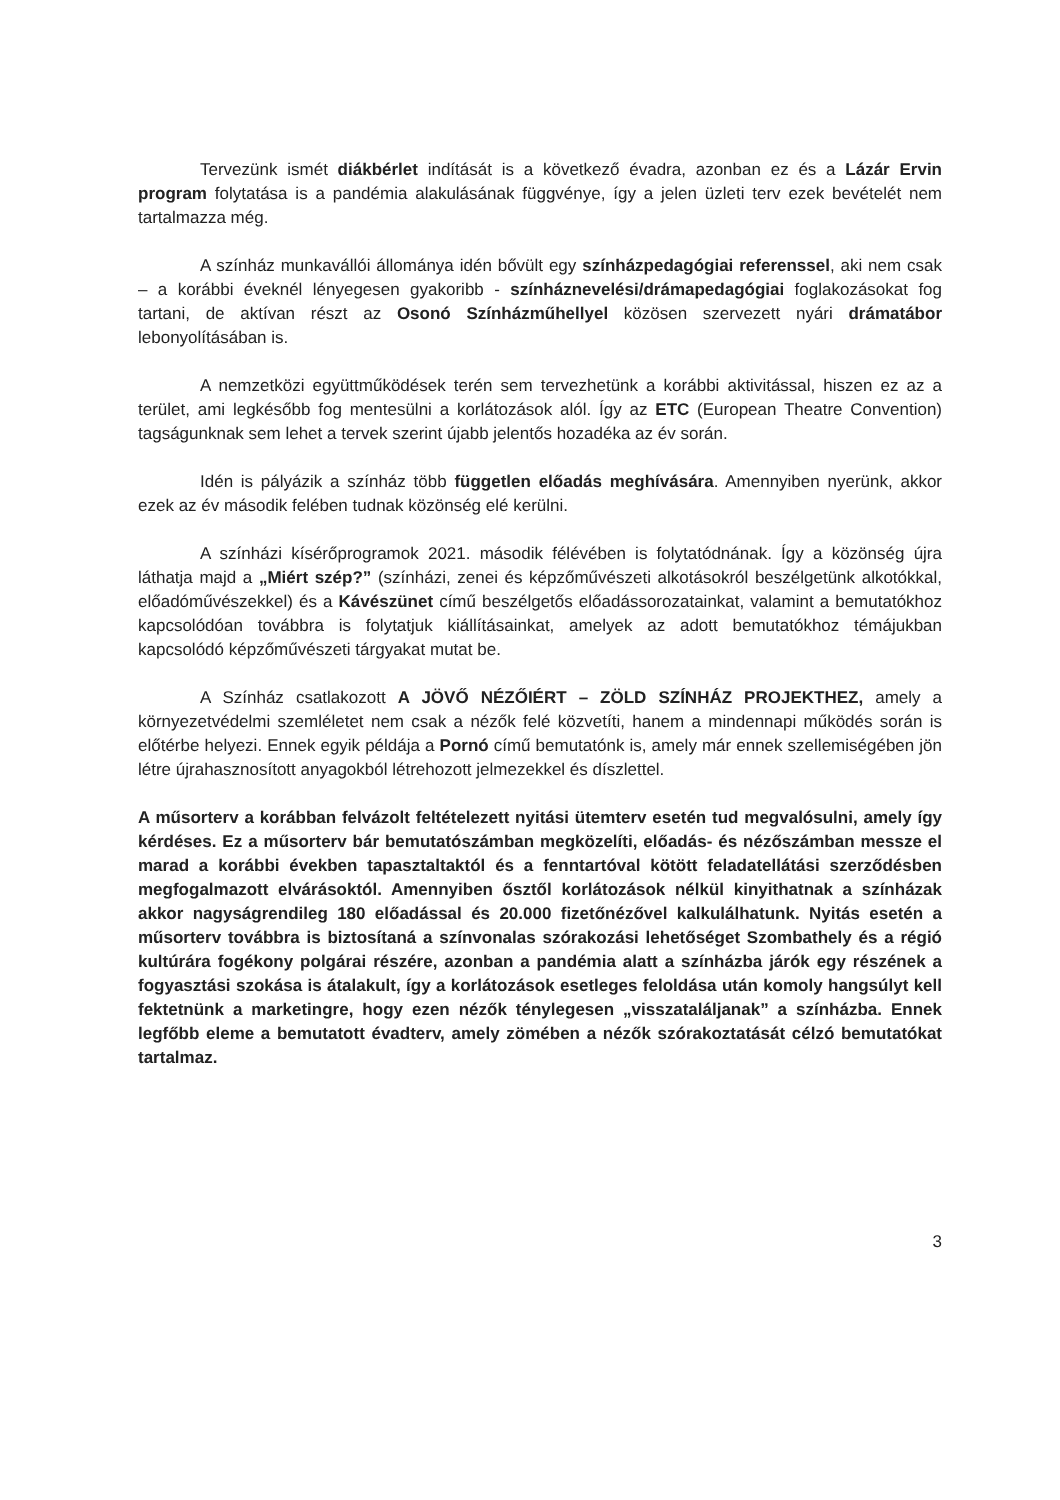Tervezünk ismét diákbérlet indítását is a következő évadra, azonban ez és a Lázár Ervin program folytatása is a pandémia alakulásának függvénye, így a jelen üzleti terv ezek bevételét nem tartalmazza még.
A színház munkavállói állománya idén bővült egy színházpedagógiai referenssel, aki nem csak – a korábbi éveknél lényegesen gyakoribb - színháznevelési/drámapedagógiai foglakozásokat fog tartani, de aktívan részt az Osonó Színházműhellyel közösen szervezett nyári drámatábor lebonyolításában is.
A nemzetközi együttműködések terén sem tervezhetünk a korábbi aktivitással, hiszen ez az a terület, ami legkésőbb fog mentesülni a korlátozások alól. Így az ETC (European Theatre Convention) tagságunknak sem lehet a tervek szerint újabb jelentős hozadéka az év során.
Idén is pályázik a színház több független előadás meghívására. Amennyiben nyerünk, akkor ezek az év második felében tudnak közönség elé kerülni.
A színházi kísérőprogramok 2021. második félévében is folytatódnának. Így a közönség újra láthatja majd a „Miért szép?” (színházi, zenei és képzőművészeti alkotásokról beszélgetünk alkotókkal, előadóművészekkel) és a Kávészünet című beszélgetős előadássorozatainkat, valamint a bemutatókhoz kapcsolódóan továbbra is folytatjuk kiállításainkat, amelyek az adott bemutatókhoz témájukban kapcsolódó képzőművészeti tárgyakat mutat be.
A Színház csatlakozott A JÖVŐ NÉZŐIÉRT – ZÖLD SZÍNHÁZ PROJEKTHEZ, amely a környezetvédelmi szemléletet nem csak a nézők felé közvetíti, hanem a mindennapi működés során is előtérbe helyezi. Ennek egyik példája a Pornó című bemutatónk is, amely már ennek szellemiségében jön létre újrahasznosított anyagokból létrehozott jelmezekkel és díszlettel.
A műsorterv a korábban felvázolt feltételezett nyitási ütemterv esetén tud megvalósulni, amely így kérdéses. Ez a műsorterv bár bemutatószámban megközelíti, előadás- és nézőszámban messze el marad a korábbi években tapasztaltaktól és a fenntartóval kötött feladatellátási szerződésben megfogalmazott elvárásoktól. Amennyiben ősztől korlátozások nélkül kinyithatnak a színházak akkor nagyságrendileg 180 előadással és 20.000 fizetőnézővel kalkulálhatunk. Nyitás esetén a műsorterv továbbra is biztosítaná a színvonalas szórakozási lehetőséget Szombathely és a régió kultúrára fogékony polgárai részére, azonban a pandémia alatt a színházba járók egy részének a fogyasztási szokása is átalakult, így a korlátozások esetleges feloldása után komoly hangsúlyt kell fektetnünk a marketingre, hogy ezen nézők ténylegesen „visszataláljanak” a színházba. Ennek legfőbb eleme a bemutatott évadterv, amely zömében a nézők szórakoztatását célzó bemutatókat tartalmaz.
3